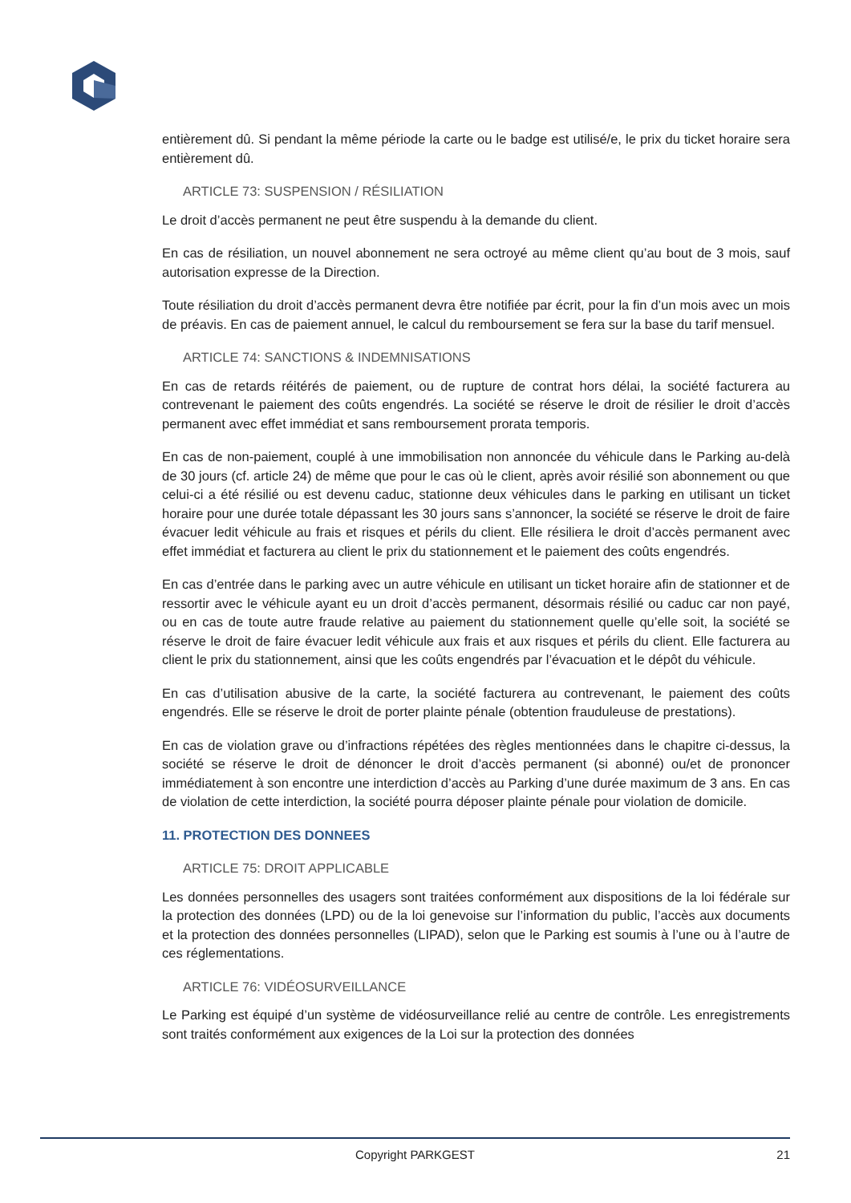entièrement dû. Si pendant la même période la carte ou le badge est utilisé/e, le prix du ticket horaire sera entièrement dû.
ARTICLE 73: SUSPENSION / RÉSILIATION
Le droit d’accès permanent ne peut être suspendu à la demande du client.
En cas de résiliation, un nouvel abonnement ne sera octroyé au même client qu’au bout de 3 mois, sauf autorisation expresse de la Direction.
Toute résiliation du droit d’accès permanent devra être notifiée par écrit, pour la fin d’un mois avec un mois de préavis. En cas de paiement annuel, le calcul du remboursement se fera sur la base du tarif mensuel.
ARTICLE 74: SANCTIONS & INDEMNISATIONS
En cas de retards réitérés de paiement, ou de rupture de contrat hors délai, la société facturera au contrevenant le paiement des coûts engendrés. La société se réserve le droit de résilier le droit d’accès permanent avec effet immédiat et sans remboursement prorata temporis.
En cas de non-paiement, couplé à une immobilisation non annoncée du véhicule dans le Parking au-delà de 30 jours (cf. article 24) de même que pour le cas où le client, après avoir résilié son abonnement ou que celui-ci a été résilié ou est devenu caduc, stationne deux véhicules dans le parking en utilisant un ticket horaire pour une durée totale dépassant les 30 jours sans s’annoncer, la société se réserve le droit de faire évacuer ledit véhicule au frais et risques et périls du client. Elle résiliera le droit d’accès permanent avec effet immédiat et facturera au client le prix du stationnement et le paiement des coûts engendrés.
En cas d’entrée dans le parking avec un autre véhicule en utilisant un ticket horaire afin de stationner et de ressortir avec le véhicule ayant eu un droit d’accès permanent, désormais résilié ou caduc car non payé, ou en cas de toute autre fraude relative au paiement du stationnement quelle qu’elle soit, la société se réserve le droit de faire évacuer ledit véhicule aux frais et aux risques et périls du client. Elle facturera au client le prix du stationnement, ainsi que les coûts engendrés par l’évacuation et le dépôt du véhicule.
En cas d’utilisation abusive de la carte, la société facturera au contrevenant, le paiement des coûts engendrés. Elle se réserve le droit de porter plainte pénale (obtention frauduleuse de prestations).
En cas de violation grave ou d’infractions répétées des règles mentionnées dans le chapitre ci-dessus, la société se réserve le droit de dénoncer le droit d’accès permanent (si abonné) ou/et de prononcer immédiatement à son encontre une interdiction d’accès au Parking d’une durée maximum de 3 ans. En cas de violation de cette interdiction, la société pourra déposer plainte pénale pour violation de domicile.
11. PROTECTION DES DONNEES
ARTICLE 75: DROIT APPLICABLE
Les données personnelles des usagers sont traitées conformément aux dispositions de la loi fédérale sur la protection des données (LPD) ou de la loi genevoise sur l’information du public, l’accès aux documents et la protection des données personnelles (LIPAD), selon que le Parking est soumis à l’une ou à l’autre de ces réglementations.
ARTICLE 76: VIDÉOSURVEILLANCE
Le Parking est équipé d’un système de vidéosurveillance relié au centre de contrôle. Les enregistrements sont traités conformément aux exigences de la Loi sur la protection des données
Copyright PARKGEST
21